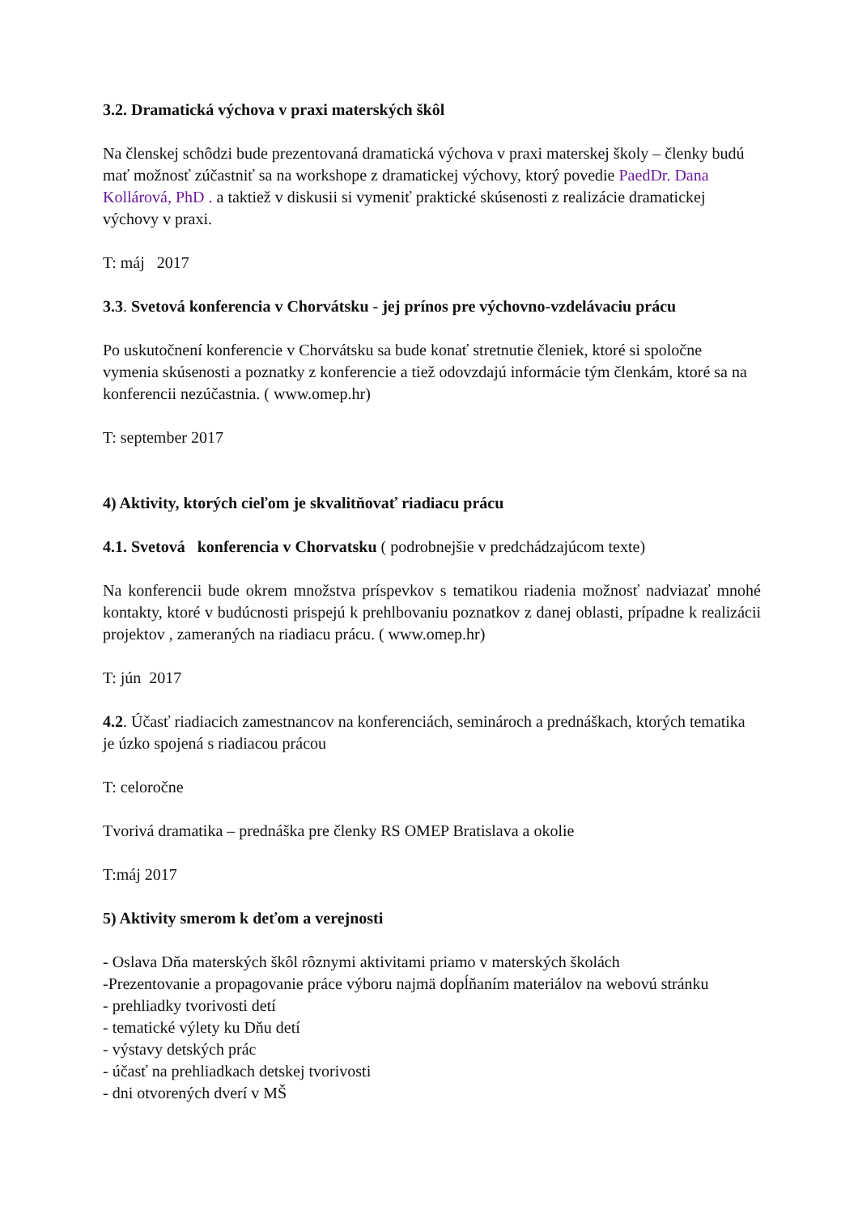3.2. Dramatická výchova v praxi materských škôl
Na členskej schôdzi bude prezentovaná dramatická výchova v praxi materskej školy – členky budú mať možnosť zúčastniť sa na workshope z dramatickej výchovy, ktorý povedie PaedDr. Dana Kollárová, PhD . a taktiež v diskusii si vymeniť praktické skúsenosti z realizácie dramatickej výchovy v praxi.
T: máj 2017
3.3. Svetová konferencia v Chorvátsku - jej prínos pre výchovno-vzdelávaciu prácu
Po uskutočnení konferencie v Chorvátsku sa bude konať stretnutie členiek, ktoré si spoločne vymenia skúsenosti a poznatky z konferencie a tiež odovzdajú informácie tým členkám, ktoré sa na konferencii nezúčastnia. ( www.omep.hr)
T: september 2017
4) Aktivity, ktorých cieľom je skvalitňovať riadiacu prácu
4.1. Svetová konferencia v Chorvatsku ( podrobnejšie v predchádzajúcom texte)
Na konferencii bude okrem množstva príspevkov s tematikou riadenia možnosť nadviazať mnohé kontakty, ktoré v budúcnosti prispejú k prehlbovaniu poznatkov z danej oblasti, prípadne k realizácii projektov , zameraných na riadiacu prácu. ( www.omep.hr)
T: jún 2017
4.2. Účasť riadiacich zamestnancov na konferenciách, seminároch a prednáškach, ktorých tematika je úzko spojená s riadiacou prácou
T: celoročne
Tvorivá dramatika – prednáška pre členky RS OMEP Bratislava a okolie
T:máj 2017
5) Aktivity smerom k deťom a verejnosti
- Oslava Dňa materských škôl rôznymi aktivitami priamo v materských školách
-Prezentovanie a propagovanie práce výboru najmä dopĺňaním materiálov na webovú stránku
- prehliadky tvorivosti detí
- tematické výlety ku Dňu detí
- výstavy detských prác
- účasť na prehliadkach detskej tvorivosti
- dni otvorených dverí v MŠ